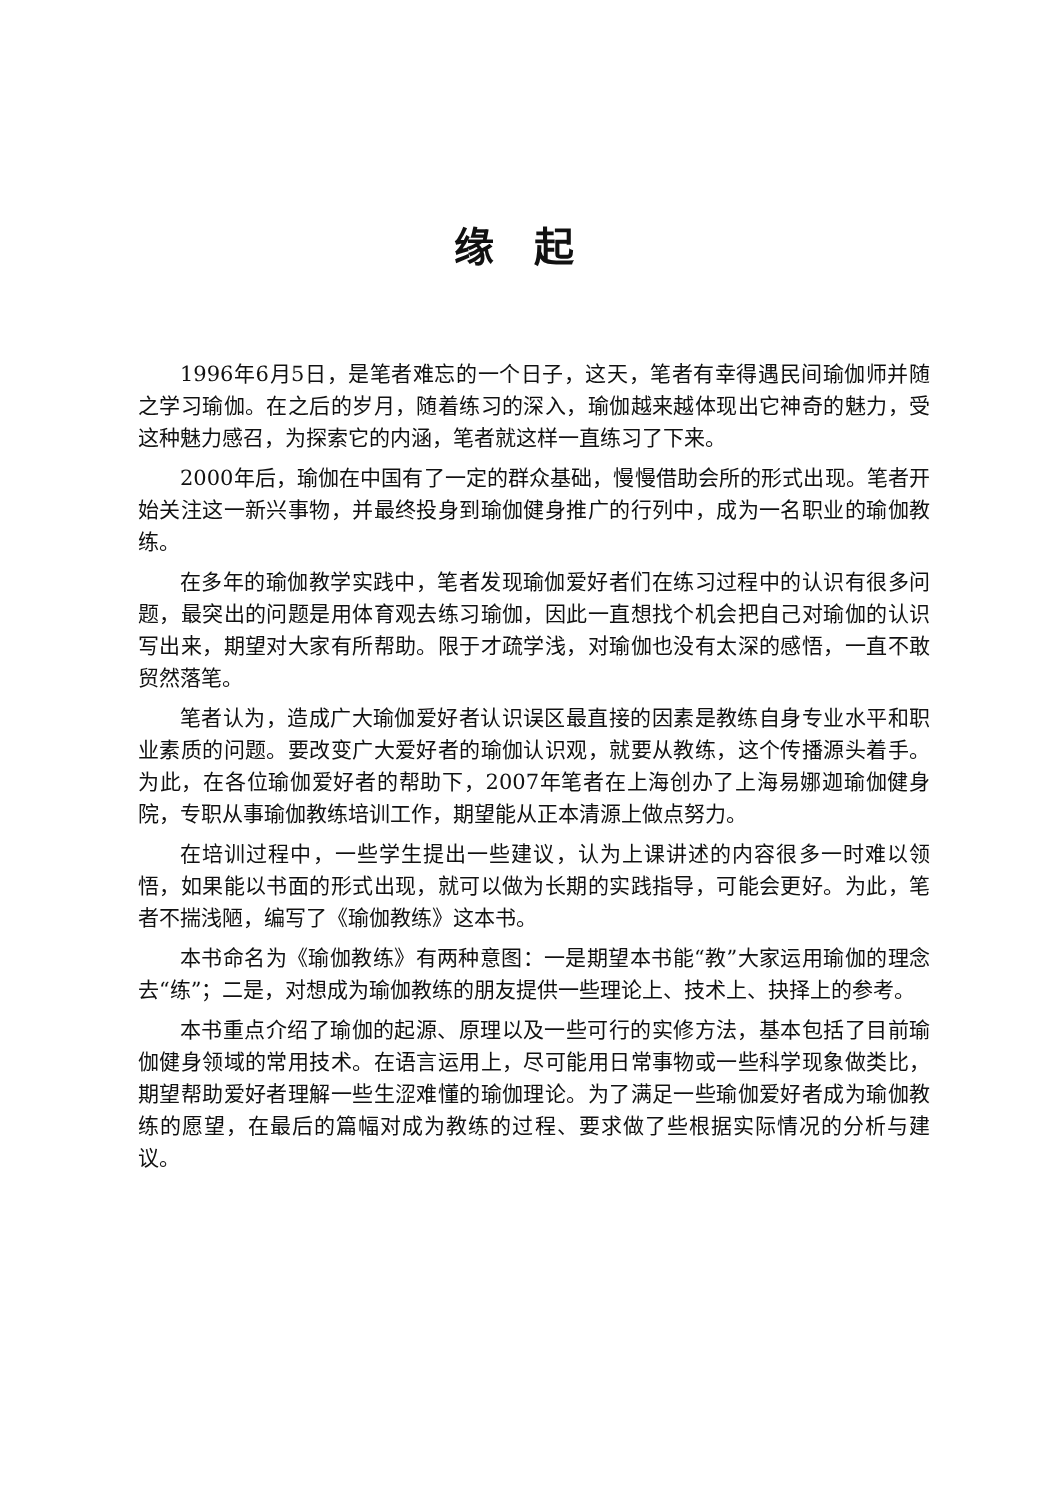缘起
1996年6月5日，是笔者难忘的一个日子，这天，笔者有幸得遇民间瑜伽师并随之学习瑜伽。在之后的岁月，随着练习的深入，瑜伽越来越体现出它神奇的魅力，受这种魅力感召，为探索它的内涵，笔者就这样一直练习了下来。
2000年后，瑜伽在中国有了一定的群众基础，慢慢借助会所的形式出现。笔者开始关注这一新兴事物，并最终投身到瑜伽健身推广的行列中，成为一名职业的瑜伽教练。
在多年的瑜伽教学实践中，笔者发现瑜伽爱好者们在练习过程中的认识有很多问题，最突出的问题是用体育观去练习瑜伽，因此一直想找个机会把自己对瑜伽的认识写出来，期望对大家有所帮助。限于才疏学浅，对瑜伽也没有太深的感悟，一直不敢贸然落笔。
笔者认为，造成广大瑜伽爱好者认识误区最直接的因素是教练自身专业水平和职业素质的问题。要改变广大爱好者的瑜伽认识观，就要从教练，这个传播源头着手。为此，在各位瑜伽爱好者的帮助下，2007年笔者在上海创办了上海易娜迦瑜伽健身院，专职从事瑜伽教练培训工作，期望能从正本清源上做点努力。
在培训过程中，一些学生提出一些建议，认为上课讲述的内容很多一时难以领悟，如果能以书面的形式出现，就可以做为长期的实践指导，可能会更好。为此，笔者不揣浅陋，编写了《瑜伽教练》这本书。
本书命名为《瑜伽教练》有两种意图：一是期望本书能“教”大家运用瑜伽的理念去“练”；二是，对想成为瑜伽教练的朋友提供一些理论上、技术上、抉择上的参考。
本书重点介绍了瑜伽的起源、原理以及一些可行的实修方法，基本包括了目前瑜伽健身领域的常用技术。在语言运用上，尽可能用日常事物或一些科学现象做类比，期望帮助爱好者理解一些生涩难懂的瑜伽理论。为了满足一些瑜伽爱好者成为瑜伽教练的愿望，在最后的篇幅对成为教练的过程、要求做了些根据实际情况的分析与建议。